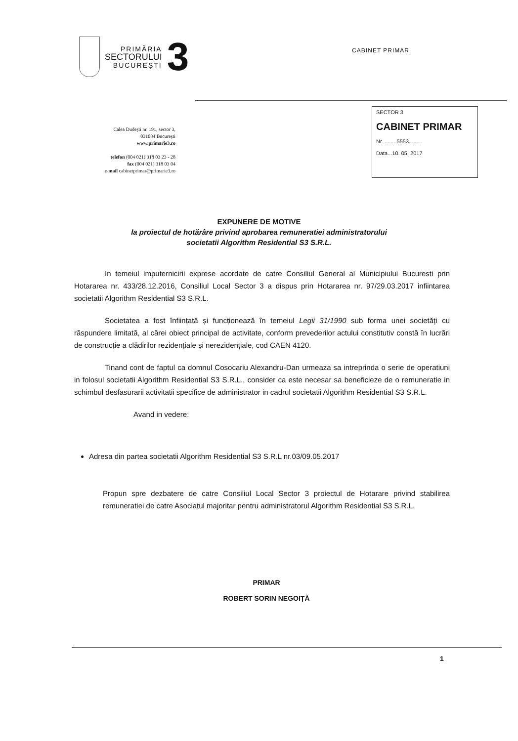PRIMĂRIA
SECTORULUI
BUCUREȘTI
3
CABINET PRIMAR
Calea Dudești nr. 191, sector 3,
031084 București
www.primarie3.ro
telefon (004 021) 318 03 23 - 28
fax (004 021) 318 03 04
e-mail cabinetprimar@primarie3.ro
SECTOR 3
CABINET PRIMAR
Nr. ........5553........
Data...10. 05. 2017
EXPUNERE DE MOTIVE
la proiectul de hotărâre privind aprobarea remuneratiei administratorului
societatii Algorithm Residential S3 S.R.L.
In temeiul imputernicirii exprese acordate de catre Consiliul General al Municipiului Bucuresti prin Hotararea nr. 433/28.12.2016, Consiliul Local Sector 3 a dispus prin Hotararea nr. 97/29.03.2017 infiintarea societatii Algorithm Residential S3 S.R.L.
Societatea a fost înființată și funcționează în temeiul Legii 31/1990 sub forma unei societăți cu răspundere limitată, al cărei obiect principal de activitate, conform prevederilor actului constitutiv constă în lucrări de construcție a clădirilor rezidențiale și nerezidențiale, cod CAEN 4120.
Tinand cont de faptul ca domnul Cosocariu Alexandru-Dan urmeaza sa intreprinda o serie de operatiuni in folosul societatii Algorithm Residential S3 S.R.L., consider ca este necesar sa beneficieze de o remuneratie in schimbul desfasurarii activitatii specifice de administrator in cadrul societatii Algorithm Residential S3 S.R.L.
Avand in vedere:
Adresa din partea societatii Algorithm Residential S3 S.R.L nr.03/09.05.2017
Propun spre dezbatere de catre Consiliul Local Sector 3 proiectul de Hotarare privind stabilirea remuneratiei de catre Asociatul majoritar pentru administratorul Algorithm Residential S3 S.R.L.
PRIMAR
ROBERT SORIN NEGOIȚĂ
1